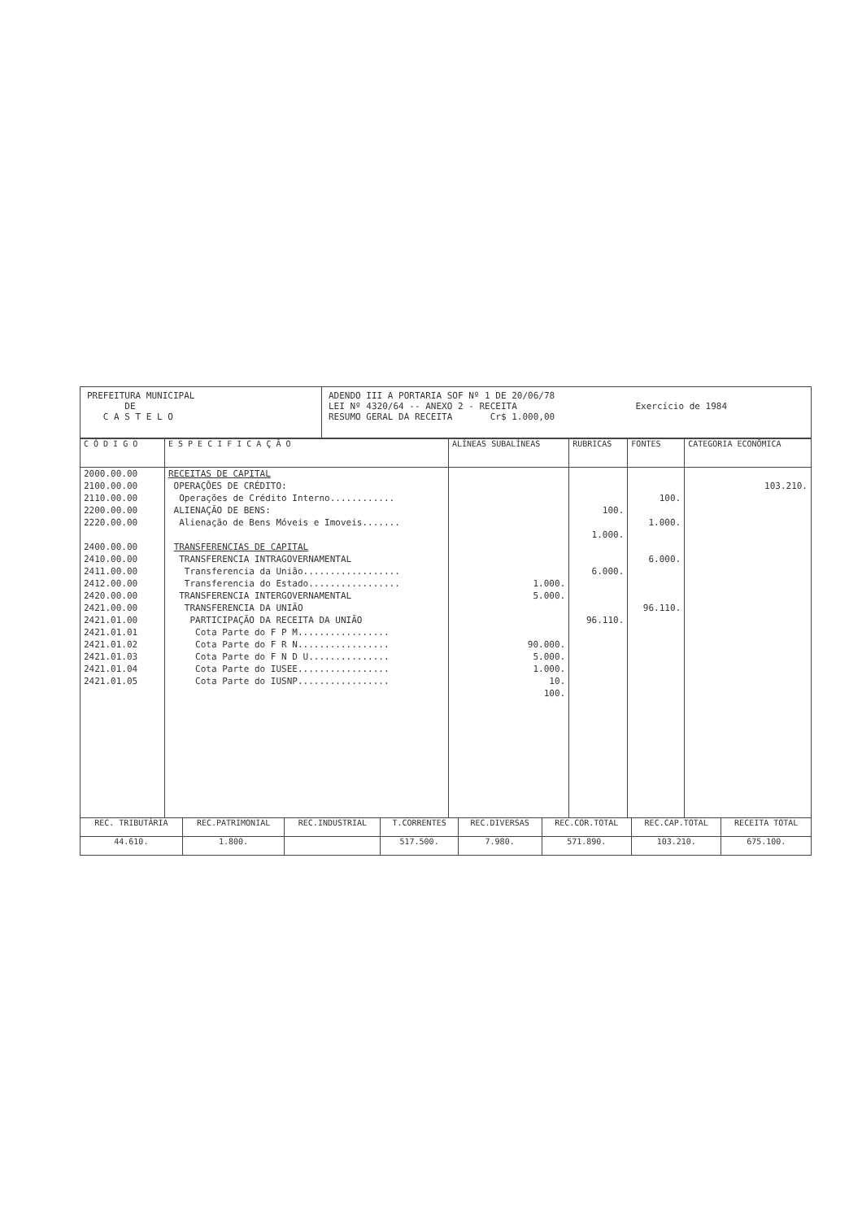PREFEITURA MUNICIPAL
DE
C A S T E L O
ADENDO III A PORTARIA SOF Nº 1 DE 20/06/78
LEI Nº 4320/64 -- ANEXO 2 - RECEITA Exercício de 1984
RESUMO GERAL DA RECEITA Cr$ 1.000,00
| C Ó D I G O | E S P E C I F I C A Ç Ã O | ALÍNEAS SUBALÍNEAS | RUBRICAS | FONTES | CATEGORIA ECONÔMICA |
| --- | --- | --- | --- | --- | --- |
| 2000.00.00 2100.00.00 2110.00.00 2200.00.00 2220.00.00 2400.00.00 2410.00.00 2411.00.00 2412.00.00 2420.00.00 2421.00.00 2421.01.00 2421.01.01 2421.01.02 2421.01.03 2421.01.04 2421.01.05 | RECEITAS DE CAPITAL OPERAÇÕES DE CRÉDITO: Operações de Crédito Interno............ ALIENAÇÃO DE BENS: Alienação de Bens Móveis e Imoveis....... TRANSFERENCIAS DE CAPITAL TRANSFERENCIA INTRAGOVERNAMENTAL Transferencia da União.................. Transferencia do Estado................. TRANSFERENCIA INTERGOVERNAMENTAL TRANSFERENCIA DA UNIÃO PARTICIPAÇÃO DA RECEITA DA UNIÃO Cota Parte do F P M................. Cota Parte do F R N................. Cota Parte do F N D U............... Cota Parte do IUSEE................. Cota Parte do IUSNP................. | 1.000. 5.000. 90.000. 5.000. 1.000. 10. 100. | 100. 1.000. 6.000. 96.110. | 100. 1.000. 6.000. 96.110. | 103.210. |
| REC. TRIBUTÁRIA | REC.PATRIMONIAL | REC.INDUSTRIAL | T.CORRENTES | REC.DIVERSAS | REC.COR.TOTAL | REC.CAP.TOTAL | RECEITA TOTAL |
| 44.610. | 1.800. | | 517.500. | 7.980. | 571.890. | 103.210. | 675.100. |